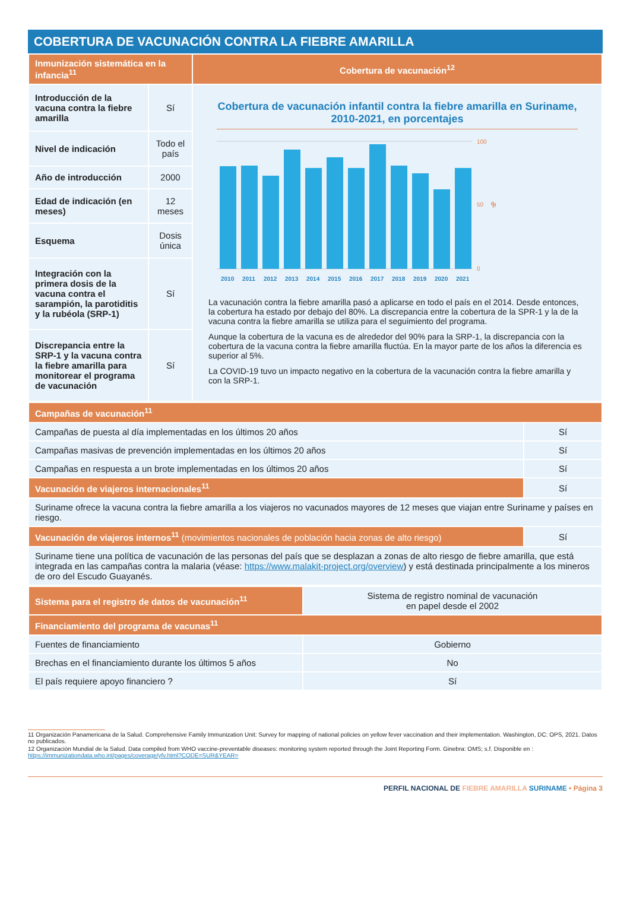COBERTURA DE VACUNACIÓN CONTRA LA FIEBRE AMARILLA
| Inmunización sistemática en la infancia<sup>11</sup> | | Cobertura de vacunación<sup>12</sup> |
| Introducción de la vacuna contra la fiebre amarilla | Sí | Cobertura de vacunación infantil contra la fiebre amarilla en Suriname, 2010-2021, en porcentajes 100 50 0 % 2010 2011 2012 2013 2014 2015 2016 2017 2018 2019 2020 2021 La vacunación contra la fiebre amarilla pasó a aplicarse en todo el país en el 2014. Desde entonces, la cobertura ha estado por debajo del 80%. La discrepancia entre la cobertura de la SPR-1 y la de la vacuna contra la fiebre amarilla se utiliza para el seguimiento del programa. Aunque la cobertura de la vacuna es de alrededor del 90% para la SRP-1, la discrepancia con la cobertura de la vacuna contra la fiebre amarilla fluctúa. En la mayor parte de los años la diferencia es superior al 5%. La COVID-19 tuvo un impacto negativo en la cobertura de la vacunación contra la fiebre amarilla y con la SRP-1. |
| Nivel de indicación | Todo el país | |
| Año de introducción | 2000 | |
| Edad de indicación (en meses) | 12 meses | |
| Esquema | Dosis única | |
| Integración con la primera dosis de la vacuna contra el sarampión, la parotiditis y la rubéola (SRP-1) | Sí | |
| Discrepancia entre la SRP-1 y la vacuna contra la fiebre amarilla para monitorear el programa de vacunación | Sí | |
| Campañas de vacunación<sup>11</sup> | |
| Campañas de puesta al día implementadas en los últimos 20 años | Sí |
| Campañas masivas de prevención implementadas en los últimos 20 años | Sí |
| Campañas en respuesta a un brote implementadas en los últimos 20 años | Sí |
| Vacunación de viajeros internacionales<sup>11</sup> | Sí |
| Suriname ofrece la vacuna contra la fiebre amarilla a los viajeros no vacunados mayores de 12 meses que viajan entre Suriname y países en riesgo. | |
| Vacunación de viajeros internos<sup>11</sup> (movimientos nacionales de población hacia zonas de alto riesgo) | Sí |
| Suriname tiene una política de vacunación de las personas del país que se desplazan a zonas de alto riesgo de fiebre amarilla, que está integrada en las campañas contra la malaria (véase: https://www.malakit-project.org/overview ) y está destinada principalmente a los mineros de oro del Escudo Guayanés. | |
| Sistema para el registro de datos de vacunación<sup>11</sup> | Sistema de registro nominal de vacunación en papel desde el 2002 |
| Financiamiento del programa de vacunas<sup>11</sup> | |
| Fuentes de financiamiento | Gobierno |
| Brechas en el financiamiento durante los últimos 5 años | No |
| El país requiere apoyo financiero ? | Sí |
11 Organización Panamericana de la Salud. Comprehensive Family Immunization Unit: Survey for mapping of national policies on yellow fever vaccination and their implementation. Washington, DC: OPS, 2021. Datos no publicados.
12 Organización Mundial de la Salud. Data compiled from WHO vaccine-preventable diseases: monitoring system reported through the Joint Reporting Form. Ginebra: OMS; s.f. Disponible en : https://immunizationdata.who.int/pages/coverage/yfv.html?CODE=SUR&YEAR=
PERFIL NACIONAL DE FIEBRE AMARILLA SURINAME • Página 3